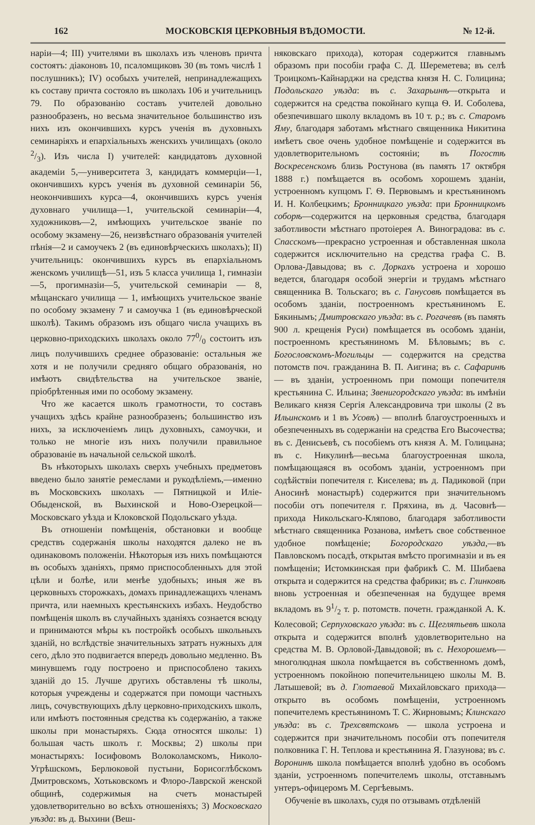162 МОСКОВСКІЯ ЦЕРКОВНЫЯ ВѢДОМОСТИ. № 12-й.
наріи—4; III) учителями въ школахъ изъ членовъ причта состоятъ: діаконовъ 10, псаломщиковъ 30 (въ томъ числѣ 1 послушникъ); IV) особыхъ учителей, непринадлежащихъ къ составу причта состояло въ школахъ 106 и учительницъ 79. По образованію составъ учителей довольно разнообразенъ, но весьма значительное большинство изъ нихъ изъ окончившихъ курсъ ученія въ духовныхъ семинаріяхъ и епархіальныхъ женскихъ училищахъ (около 2/3). Изъ числа I) учителей: кандидатовъ духовной академіи 5,—университета 3, кандидатъ коммерціи—1, окончившихъ курсъ ученія въ духовной семинаріи 56, неокончившихъ курса—4, окончившихъ курсъ ученія духовнаго училища—1, учительской семинаріи—4, художниковъ—2, имѣющихъ учительское званіе по особому экзамену—26, неизвѣстнаго образованія учителей пѣнія—2 и самоучекъ 2 (въ единовѣрческихъ школахъ); II) учительницъ: окончившихъ курсъ въ епархіальномъ женскомъ училищѣ—51, изъ 5 класса училища 1, гимназіи—5, прогимназіи—5, учительской семинаріи — 8, мѣщанскаго училища — 1, имѣющихъ учительское званіе по особому экзамену 7 и самоучка 1 (въ единовѣрческой школѣ). Такимъ образомъ изъ общаго числа учащихъ въ церковно-приходскихъ школахъ около 770/0 состоитъ изъ лицъ получившихъ среднее образованіе: остальныя же хотя и не получили средняго общаго образованія, но имѣютъ свидѣтельства на учительское званіе, пріобрѣтенныя ими по особому экзамену.
Что же касается школъ грамотности, то составъ учащихъ здѣсь крайне разнообразенъ; большинство изъ нихъ, за исключеніемъ лицъ духовныхъ, самоучки, и только не многіе изъ нихъ получили правильное образованіе въ начальной сельской школѣ.
Въ нѣкоторыхъ школахъ сверхъ учебныхъ предметовъ введено было занятіе ремеслами и рукодѣліемъ,—именно въ Московскихъ школахъ — Пятницкой и Иліе-Обыденской, въ Выхинской и Ново-Озерецкой—Московскаго уѣзда и Клоковской Подольскаго уѣзда.
Въ отношеніи помѣщенія, обстановки и вообще средствъ содержанія школы находятся далеко не въ одинаковомъ положеніи. Нѣкоторыя изъ нихъ помѣщаются въ особыхъ зданіяхъ, прямо приспособленныхъ для этой цѣли и болѣе, или менѣе удобныхъ; иныя же въ церковныхъ сторожкахъ, домахъ принадлежащихъ членамъ причта, или наемныхъ крестьянскихъ избахъ. Неудобство помѣщенія школъ въ случайныхъ зданіяхъ сознается всюду и принимаются мѣры къ постройкѣ особыхъ школьныхъ зданій, но вслѣдствіе значительныхъ затратъ нужныхъ для сего, дѣло это подвигается впередъ довольно медленно. Въ минувшемъ году построено и приспособлено такихъ зданій до 15. Лучше другихъ обставлены тѣ школы, которыя учреждены и содержатся при помощи частныхъ лицъ, сочувствующихъ дѣлу церковно-приходскихъ школъ, или имѣютъ постоянныя средства къ содержанію, а также школы при монастыряхъ. Сюда относятся школы: 1) большая часть школъ г. Москвы; 2) школы при монастыряхъ: Іосифовомъ Волоколамскомъ, Николо-Угрѣшскомъ, Берлюковой пустыни, Борисоглѣбскомъ Дмитровскомъ, Хотьковскомъ и Флоро-Лаврской женской общинѣ, содержимыя на счетъ монастырей удовлетворительно во всѣхъ отношеніяхъ; 3) Московскаго уѣзда: въ д. Выхини (Веш-
няковскаго прихода), которая содержится главнымъ образомъ при пособіи графа С. Д. Шереметева; въ селѣ Троицкомъ-Кайнарджи на средства князя Н. С. Голицина; Подольскаго уѣзда: въ с. Захарьинѣ—открыта и содержится на средства покойнаго купца Ѳ. И. Соболева, обезпечившаго школу вкладомъ въ 10 т. р.; въ с. Старомъ Яму, благодаря заботамъ мѣстнаго священника Никитина имѣетъ свое очень удобное помѣщеніе и содержится въ удовлетворительномъ состояніи; въ Погостѣ Воскресенскомъ близь Ростунова (въ память 17 октября 1888 г.) помѣщается въ особомъ хорошемъ зданіи, устроенномъ купцомъ Г. Ѳ. Первовымъ и крестьяниномъ И. Н. Колбецкимъ; Бронницкаго уѣзда: при Бронницкомъ соборѣ—содержится на церковныя средства, благодаря заботливости мѣстнаго протоіерея А. Виноградова: въ с. Спасскомъ—прекрасно устроенная и обставленная школа содержится исключительно на средства графа С. В. Орлова-Давыдова; въ с. Доркахъ устроена и хорошо ведется, благодаря особой энергіи и трудамъ мѣстнаго священника В. Тольскаго; въ с. Ганусовѣ помѣщается въ особомъ зданіи, построенномъ крестьяниномъ Е. Бякинымъ; Дмитровскаго уѣзда: въ с. Рогачевѣ (въ память 900 л. крещенія Руси) помѣщается въ особомъ зданіи, построенномъ крестьяниномъ М. Бѣловымъ; въ с. Богословскомъ-Могильцы — содержится на средства потомств поч. гражданина В. П. Аигина; въ с. Сафаринѣ — въ зданіи, устроенномъ при помощи попечителя крестьянина С. Ильина; Звенигородскаго уѣзда: въ имѣніи Великаго князя Сергія Александровича три школы (2 въ Ильинскомъ и 1 въ Усовѣ) — вполнѣ благоустроенныхъ и обезпеченныхъ въ содержаніи на средства Его Высочества; въ с. Денисьевѣ, съ пособіемъ отъ князя А. М. Голицына; въ с. Никулинѣ—весьма благоустроенная школа, помѣщающаяся въ особомъ зданіи, устроенномъ при содѣйствіи попечителя г. Киселева; въ д. Падиковой (при Аносинѣ монастырѣ) содержится при значительномъ пособіи отъ попечителя г. Пряхина, въ д. Часовнѣ—прихода Никольскаго-Кляпово, благодаря заботливости мѣстнаго священника Розанова, имѣетъ свое собственное удобное помѣщеніе; Богородскаго уѣзда,—въ Павловскомъ посадѣ, открытая вмѣсто прогимназіи и въ ея помѣщеніи; Истомкинская при фабрикѣ С. М. Шибаева открыта и содержится на средства фабрики; въ с. Глинковѣ вновь устроенная и обезпеченная на будущее время вкладомъ въ 91/2 т. р. потомств. почетн. гражданкой А. К. Колесовой; Серпуховскаго уѣзда: въ с. Щеглятьевѣ школа открыта и содержится вполнѣ удовлетворительно на средства М. В. Орловой-Давыдовой; въ с. Нехорошемъ—многолюдная школа помѣщается въ собственномъ домѣ, устроенномъ покойною попечительницею школы М. В. Латышевой; въ д. Глотаевой Михайловскаго прихода—открыто въ особомъ помѣщеніи, устроенномъ попечителемъ крестьяниномъ Т. С. Жирновымъ; Клинскаго уѣзда: въ с. Трехсвятскомъ — школа устроена и содержится при значительномъ пособіи отъ попечителя полковника Г. Н. Теплова и крестьянина Я. Глазунова; въ с. Воронинѣ школа помѣщается вполнѣ удобно въ особомъ зданіи, устроенномъ попечителемъ школы, отставнымъ унтеръ-офицеромъ М. Сергѣевымъ.
Обученіе въ школахъ, судя по отзывамъ отдѣленій